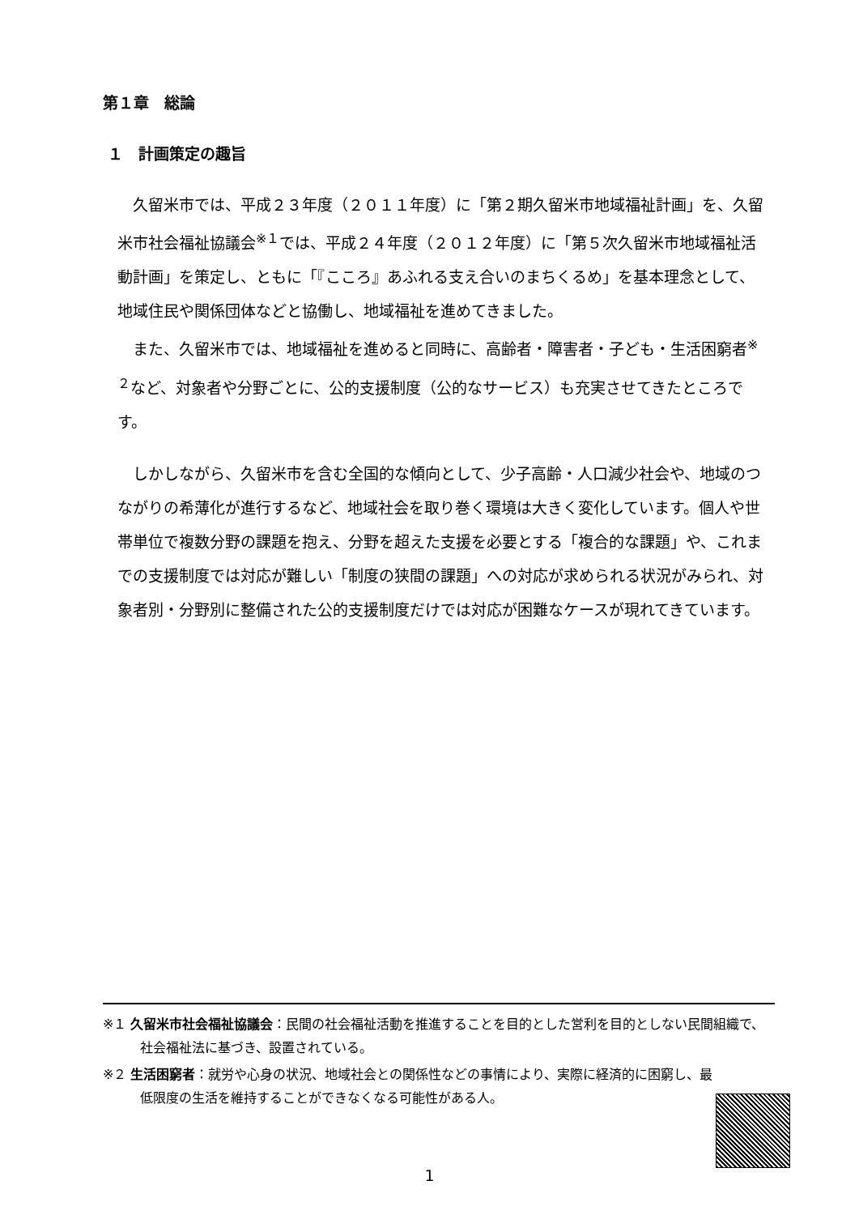第１章　総論
１　計画策定の趣旨
　久留米市では、平成２３年度（２０１１年度）に「第２期久留米市地域福祉計画」を、久留米市社会福祉協議会<sup>※１</sup>では、平成２４年度（２０１２年度）に「第５次久留米市地域福祉活動計画」を策定し、ともに「『こころ』あふれる支え合いのまちくるめ」を基本理念として、地域住民や関係団体などと協働し、地域福祉を進めてきました。
　また、久留米市では、地域福祉を進めると同時に、高齢者・障害者・子ども・生活困窮者<sup>※２</sup>など、対象者や分野ごとに、公的支援制度（公的なサービス）も充実させてきたところです。
　しかしながら、久留米市を含む全国的な傾向として、少子高齢・人口減少社会や、地域のつながりの希薄化が進行するなど、地域社会を取り巻く環境は大きく変化しています。個人や世帯単位で複数分野の課題を抱え、分野を超えた支援を必要とする「複合的な課題」や、これまでの支援制度では対応が難しい「制度の狭間の課題」への対応が求められる状況がみられ、対象者別・分野別に整備された公的支援制度だけでは対応が困難なケースが現れてきています。
※１ 久留米市社会福祉協議会：民間の社会福祉活動を推進することを目的とした営利を目的としない民間組織で、社会福祉法に基づき、設置されている。
※２ 生活困窮者：就労や心身の状況、地域社会との関係性などの事情により、実際に経済的に困窮し、最低限度の生活を維持することができなくなる可能性がある人。
1